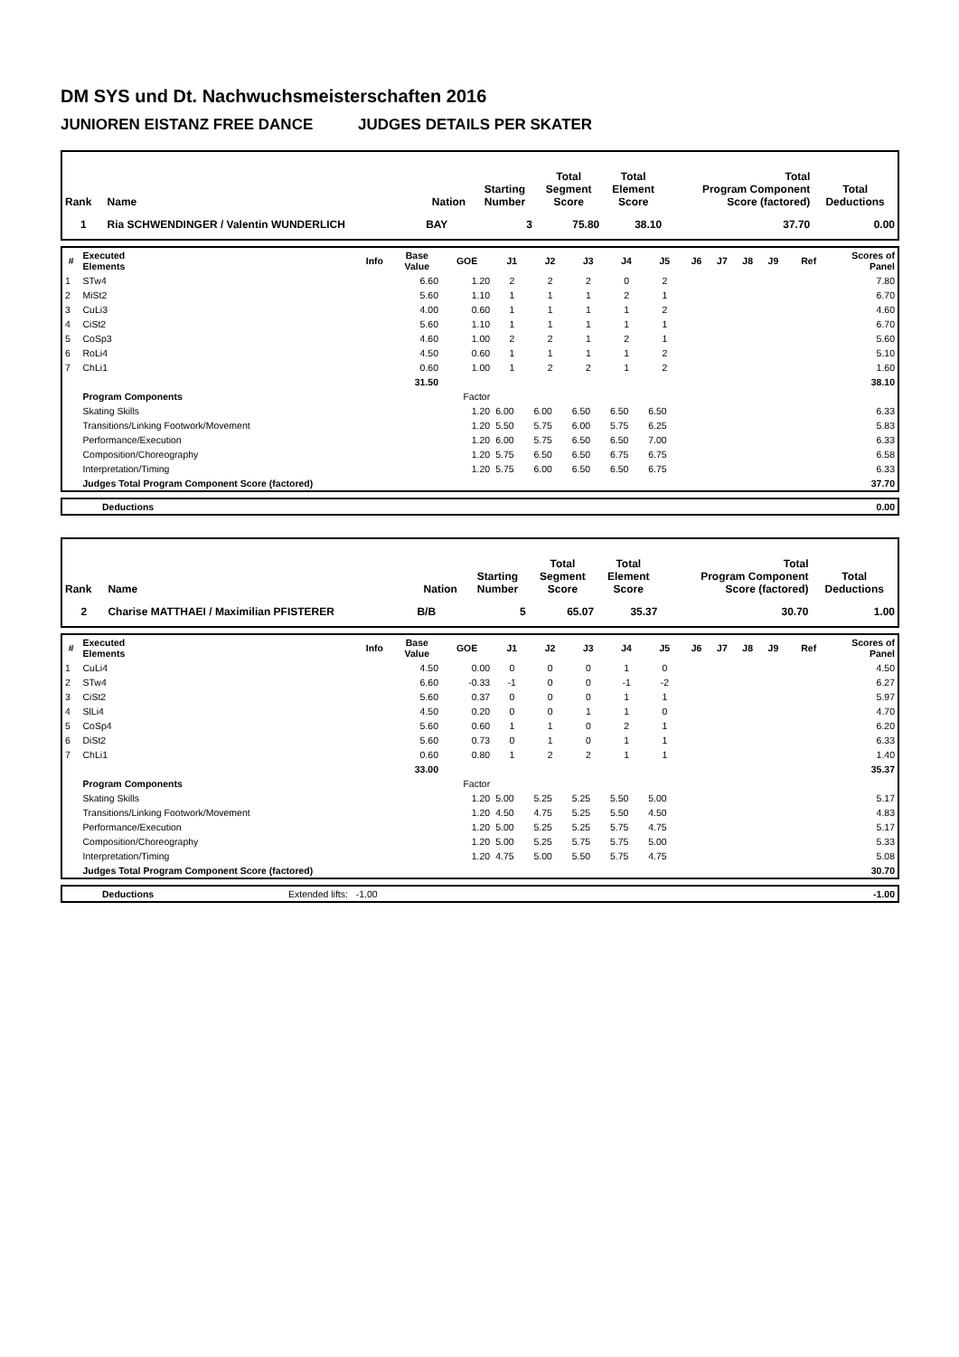DM SYS und Dt. Nachwuchsmeisterschaften 2016
JUNIOREN EISTANZ FREE DANCE JUDGES DETAILS PER SKATER
| Rank | Name | Nation | Starting Number | Total Segment Score | Total Element Score | Total Program Component Score (factored) | Total Deductions |
| --- | --- | --- | --- | --- | --- | --- | --- |
| 1 | Ria SCHWENDINGER / Valentin WUNDERLICH | BAY | 3 | 75.80 | 38.10 | 37.70 | 0.00 |
| # | Executed Elements | Info | Base Value | GOE | J1 | J2 | J3 | J4 | J5 | J6 | J7 | J8 | J9 | Ref | Scores of Panel |
| --- | --- | --- | --- | --- | --- | --- | --- | --- | --- | --- | --- | --- | --- | --- | --- |
| 1 | STw4 | | 6.60 | 1.20 | 2 | 2 | 2 | 0 | 2 | | | | | | 7.80 |
| 2 | MiSt2 | | 5.60 | 1.10 | 1 | 1 | 1 | 2 | 1 | | | | | | 6.70 |
| 3 | CuLi3 | | 4.00 | 0.60 | 1 | 1 | 1 | 1 | 2 | | | | | | 4.60 |
| 4 | CiSt2 | | 5.60 | 1.10 | 1 | 1 | 1 | 1 | 1 | | | | | | 6.70 |
| 5 | CoSp3 | | 4.60 | 1.00 | 2 | 2 | 1 | 2 | 1 | | | | | | 5.60 |
| 6 | RoLi4 | | 4.50 | 0.60 | 1 | 1 | 1 | 1 | 2 | | | | | | 5.10 |
| 7 | ChLi1 | | 0.60 | 1.00 | 1 | 2 | 2 | 1 | 2 | | | | | | 1.60 |
| | | | 31.50 | | | | | | | | | | | | 38.10 |
| | Program Components | | | Factor | | | | | | | | | | | |
| | Skating Skills | | | 1.20 | 6.00 | 6.00 | 6.50 | 6.50 | 6.50 | | | | | | 6.33 |
| | Transitions/Linking Footwork/Movement | | | 1.20 | 5.50 | 5.75 | 6.00 | 5.75 | 6.25 | | | | | | 5.83 |
| | Performance/Execution | | | 1.20 | 6.00 | 5.75 | 6.50 | 6.50 | 7.00 | | | | | | 6.33 |
| | Composition/Choreography | | | 1.20 | 5.75 | 6.50 | 6.50 | 6.75 | 6.75 | | | | | | 6.58 |
| | Interpretation/Timing | | | 1.20 | 5.75 | 6.00 | 6.50 | 6.50 | 6.75 | | | | | | 6.33 |
| | Judges Total Program Component Score (factored) | | | | | | | | | | | | | | 37.70 |
| | Deductions | 0.00 |
| Rank | Name | Nation | Starting Number | Total Segment Score | Total Element Score | Total Program Component Score (factored) | Total Deductions |
| --- | --- | --- | --- | --- | --- | --- | --- |
| 2 | Charise MATTHAEI / Maximilian PFISTERER | B/B | 5 | 65.07 | 35.37 | 30.70 | 1.00 |
| # | Executed Elements | Info | Base Value | GOE | J1 | J2 | J3 | J4 | J5 | J6 | J7 | J8 | J9 | Ref | Scores of Panel |
| --- | --- | --- | --- | --- | --- | --- | --- | --- | --- | --- | --- | --- | --- | --- | --- |
| 1 | CuLi4 | | 4.50 | 0.00 | 0 | 0 | 0 | 1 | 0 | | | | | | 4.50 |
| 2 | STw4 | | 6.60 | -0.33 | -1 | 0 | 0 | -1 | -2 | | | | | | 6.27 |
| 3 | CiSt2 | | 5.60 | 0.37 | 0 | 0 | 0 | 1 | 1 | | | | | | 5.97 |
| 4 | SlLi4 | | 4.50 | 0.20 | 0 | 0 | 1 | 1 | 0 | | | | | | 4.70 |
| 5 | CoSp4 | | 5.60 | 0.60 | 1 | 1 | 0 | 2 | 1 | | | | | | 6.20 |
| 6 | DiSt2 | | 5.60 | 0.73 | 0 | 1 | 0 | 1 | 1 | | | | | | 6.33 |
| 7 | ChLi1 | | 0.60 | 0.80 | 1 | 2 | 2 | 1 | 1 | | | | | | 1.40 |
| | | | 33.00 | | | | | | | | | | | | 35.37 |
| | Program Components | | | Factor | | | | | | | | | | | |
| | Skating Skills | | | 1.20 | 5.00 | 5.25 | 5.25 | 5.50 | 5.00 | | | | | | 5.17 |
| | Transitions/Linking Footwork/Movement | | | 1.20 | 4.50 | 4.75 | 5.25 | 5.50 | 4.50 | | | | | | 4.83 |
| | Performance/Execution | | | 1.20 | 5.00 | 5.25 | 5.25 | 5.75 | 4.75 | | | | | | 5.17 |
| | Composition/Choreography | | | 1.20 | 5.00 | 5.25 | 5.75 | 5.75 | 5.00 | | | | | | 5.33 |
| | Interpretation/Timing | | | 1.20 | 4.75 | 5.00 | 5.50 | 5.75 | 4.75 | | | | | | 5.08 |
| | Judges Total Program Component Score (factored) | | | | | | | | | | | | | | 30.70 |
| | Deductions | Extended lifts: -1.00 | -1.00 |